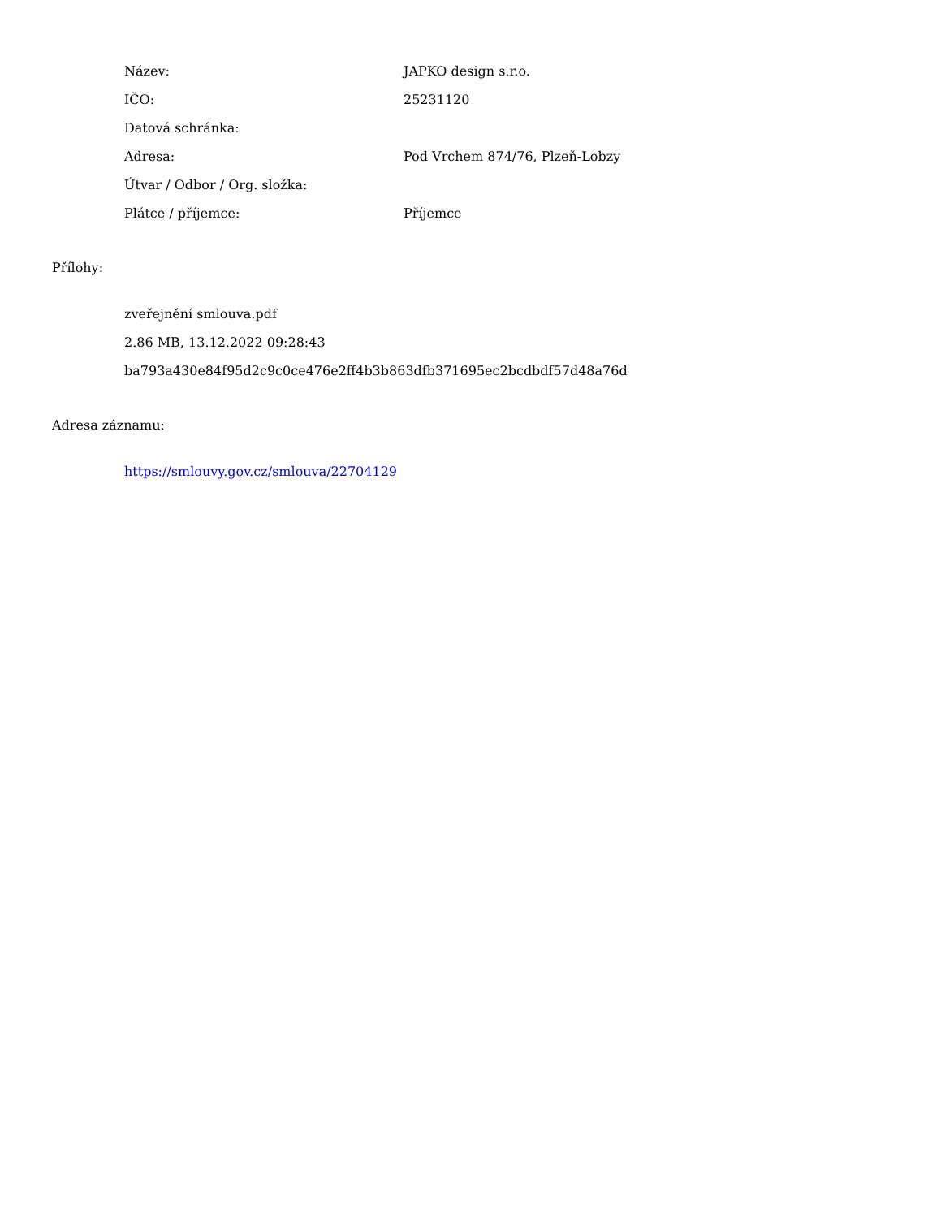| Název: | JAPKO design s.r.o. |
| IČO: | 25231120 |
| Datová schránka: | |
| Adresa: | Pod Vrchem 874/76, Plzeň-Lobzy |
| Útvar / Odbor / Org. složka: | |
| Plátce / příjemce: | Příjemce |
Přílohy:
zveřejnění smlouva.pdf
2.86 MB, 13.12.2022 09:28:43
ba793a430e84f95d2c9c0ce476e2ff4b3b863dfb371695ec2bcdbdf57d48a76d
Adresa záznamu:
https://smlouvy.gov.cz/smlouva/22704129